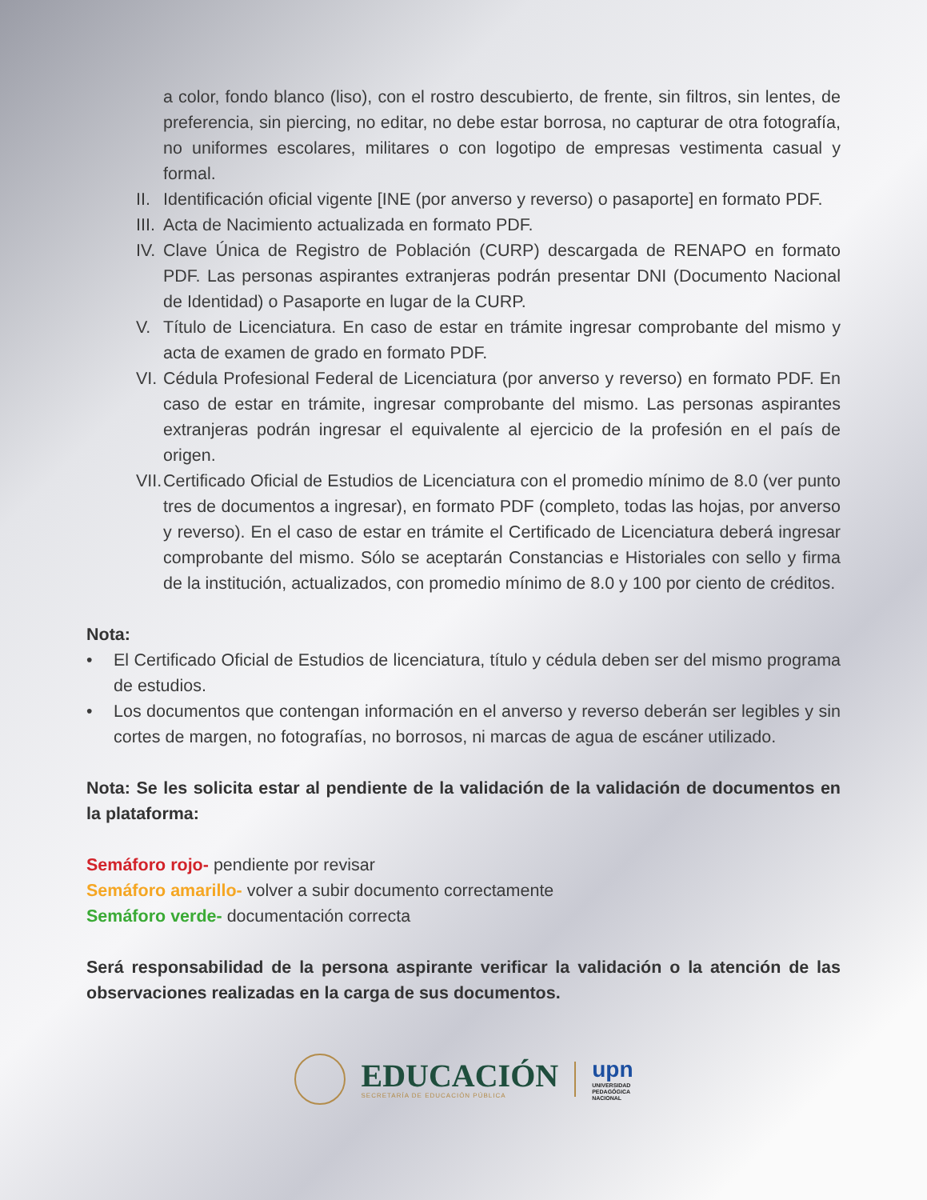a color, fondo blanco (liso), con el rostro descubierto, de frente, sin filtros, sin lentes, de preferencia, sin piercing, no editar, no debe estar borrosa, no capturar de otra fotografía, no uniformes escolares, militares o con logotipo de empresas vestimenta casual y formal.
II.
Identificación oficial vigente [INE (por anverso y reverso) o pasaporte] en formato PDF.
III.
Acta de Nacimiento actualizada en formato PDF.
IV.
Clave Única de Registro de Población (CURP) descargada de RENAPO en formato PDF. Las personas aspirantes extranjeras podrán presentar DNI (Documento Nacional de Identidad) o Pasaporte en lugar de la CURP.
V. Título de Licenciatura. En caso de estar en trámite ingresar comprobante del mismo y acta de examen de grado en formato PDF.
VI.
Cédula Profesional Federal de Licenciatura (por anverso y reverso) en formato PDF. En caso de estar en trámite, ingresar comprobante del mismo. Las personas aspirantes extranjeras podrán ingresar el equivalente al ejercicio de la profesión en el país de origen.
VII.
Certificado Oficial de Estudios de Licenciatura con el promedio mínimo de 8.0 (ver punto tres de documentos a ingresar), en formato PDF (completo, todas las hojas, por anverso y reverso). En el caso de estar en trámite el Certificado de Licenciatura deberá ingresar comprobante del mismo. Sólo se aceptarán Constancias e Historiales con sello y firma de la institución, actualizados, con promedio mínimo de 8.0 y 100 por ciento de créditos.
Nota:
• El Certificado Oficial de Estudios de licenciatura, título y cédula deben ser del mismo programa de estudios.
• Los documentos que contengan información en el anverso y reverso deberán ser legibles y sin cortes de margen, no fotografías, no borrosos, ni marcas de agua de escáner utilizado.
Nota: Se les solicita estar al pendiente de la validación de la validación de documentos en la plataforma:
Semáforo rojo- pendiente por revisar
Semáforo amarillo- volver a subir documento correctamente
Semáforo verde- documentación correcta
Será responsabilidad de la persona aspirante verificar la validación o la atención de las observaciones realizadas en la carga de sus documentos.
EDUCACIÓN
SECRETARÍA DE EDUCACIÓN PÚBLICA
upn
UNIVERSIDAD
PEDAGÓGICA
NACIONAL